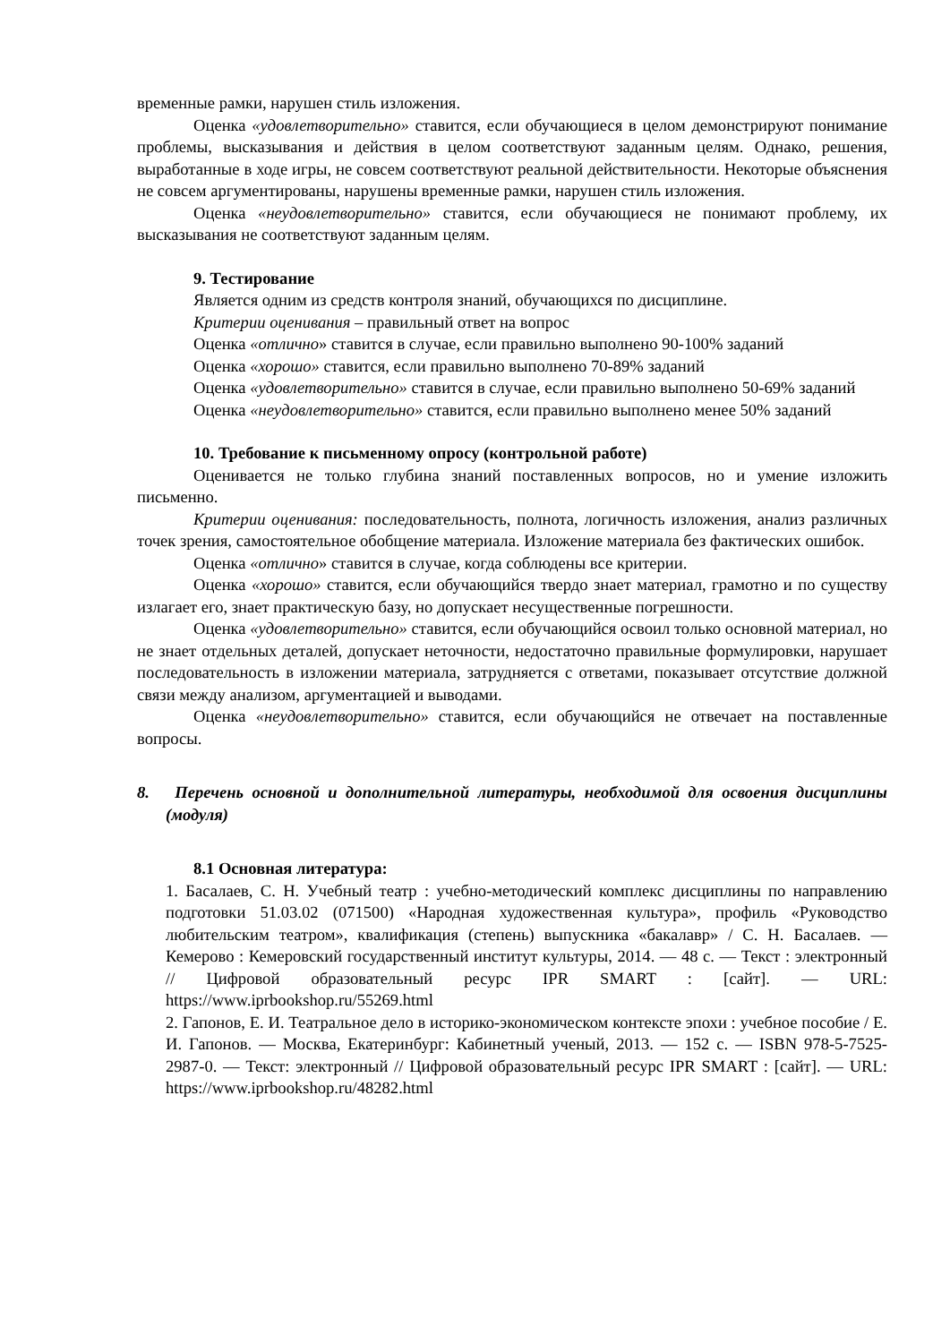временные рамки, нарушен стиль изложения.
Оценка «удовлетворительно» ставится, если обучающиеся в целом демонстрируют понимание проблемы, высказывания и действия в целом соответствуют заданным целям. Однако, решения, выработанные в ходе игры, не совсем соответствуют реальной действительности. Некоторые объяснения не совсем аргументированы, нарушены временные рамки, нарушен стиль изложения.
Оценка «неудовлетворительно» ставится, если обучающиеся не понимают проблему, их высказывания не соответствуют заданным целям.
9. Тестирование
Является одним из средств контроля знаний, обучающихся по дисциплине.
Критерии оценивания – правильный ответ на вопрос
Оценка «отлично» ставится в случае, если правильно выполнено 90-100% заданий
Оценка «хорошо» ставится, если правильно выполнено 70-89% заданий
Оценка «удовлетворительно» ставится в случае, если правильно выполнено 50-69% заданий
Оценка «неудовлетворительно» ставится, если правильно выполнено менее 50% заданий
10. Требование к письменному опросу (контрольной работе)
Оценивается не только глубина знаний поставленных вопросов, но и умение изложить письменно.
Критерии оценивания: последовательность, полнота, логичность изложения, анализ различных точек зрения, самостоятельное обобщение материала. Изложение материала без фактических ошибок.
Оценка «отлично» ставится в случае, когда соблюдены все критерии.
Оценка «хорошо» ставится, если обучающийся твердо знает материал, грамотно и по существу излагает его, знает практическую базу, но допускает несущественные погрешности.
Оценка «удовлетворительно» ставится, если обучающийся освоил только основной материал, но не знает отдельных деталей, допускает неточности, недостаточно правильные формулировки, нарушает последовательность в изложении материала, затрудняется с ответами, показывает отсутствие должной связи между анализом, аргументацией и выводами.
Оценка «неудовлетворительно» ставится, если обучающийся не отвечает на поставленные вопросы.
8. Перечень основной и дополнительной литературы, необходимой для освоения дисциплины (модуля)
8.1 Основная литература:
1. Басалаев, С. Н. Учебный театр : учебно-методический комплекс дисциплины по направлению подготовки 51.03.02 (071500) «Народная художественная культура», профиль «Руководство любительским театром», квалификация (степень) выпускника «бакалавр» / С. Н. Басалаев. — Кемерово : Кемеровский государственный институт культуры, 2014. — 48 c. — Текст : электронный // Цифровой образовательный ресурс IPR SMART : [сайт]. — URL: https://www.iprbookshop.ru/55269.html
2. Гапонов, Е. И. Театральное дело в историко-экономическом контексте эпохи : учебное пособие / Е. И. Гапонов. — Москва, Екатеринбург: Кабинетный ученый, 2013. — 152 c. — ISBN 978-5-7525-2987-0. — Текст: электронный // Цифровой образовательный ресурс IPR SMART : [сайт]. — URL: https://www.iprbookshop.ru/48282.html